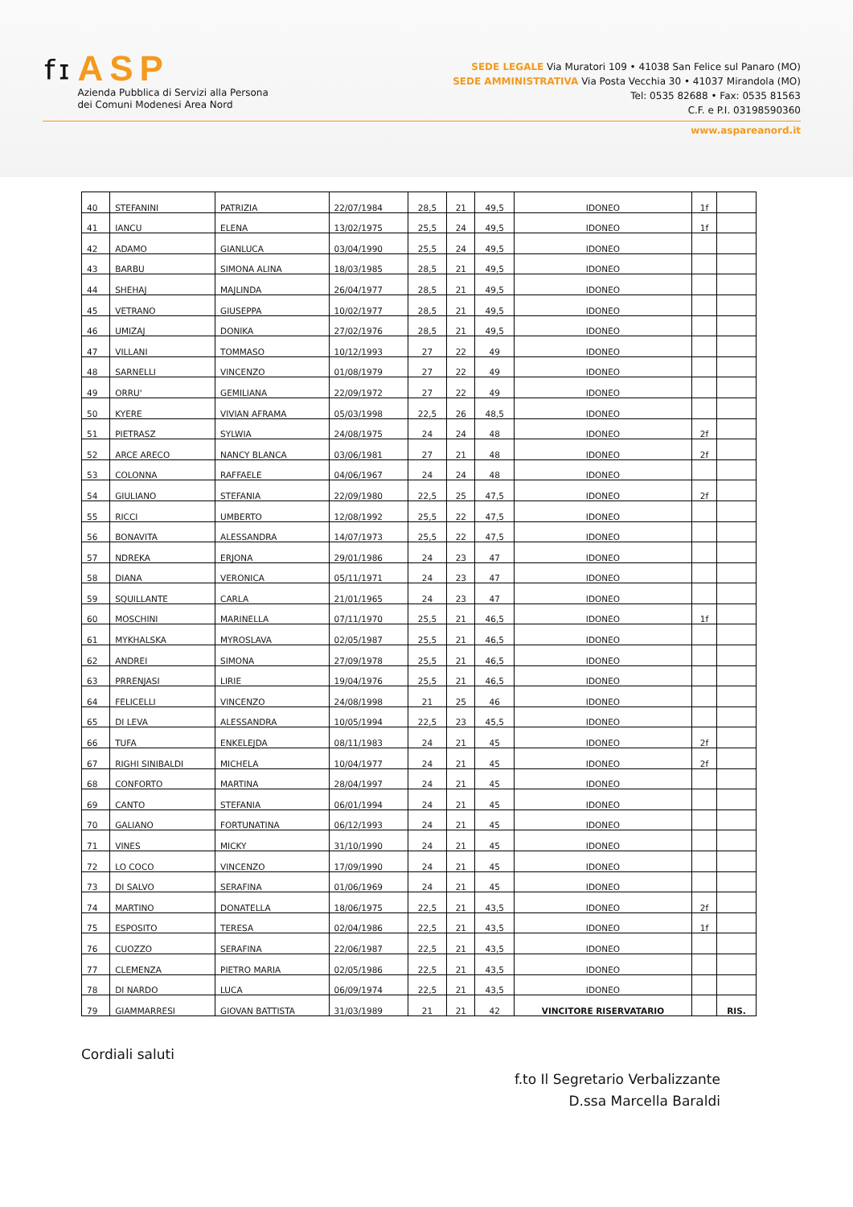ᶠᶦ
ASP
Azienda Pubblica di Servizi alla Persona
dei Comuni Modenesi Area Nord
SEDE LEGALE Via Muratori 109 • 41038 San Felice sul Panaro (MO)
SEDE AMMINISTRATIVA Via Posta Vecchia 30 • 41037 Mirandola (MO)
Tel: 0535 82688 • Fax: 0535 81563
C.F. e P.I. 03198590360
www.aspareanord.it
| 40 | STEFANINI | PATRIZIA | 22/07/1984 | 28,5 | 21 | 49,5 | IDONEO | 1f | |
| 41 | IANCU | ELENA | 13/02/1975 | 25,5 | 24 | 49,5 | IDONEO | 1f | |
| 42 | ADAMO | GIANLUCA | 03/04/1990 | 25,5 | 24 | 49,5 | IDONEO | | |
| 43 | BARBU | SIMONA ALINA | 18/03/1985 | 28,5 | 21 | 49,5 | IDONEO | | |
| 44 | SHEHAJ | MAJLINDA | 26/04/1977 | 28,5 | 21 | 49,5 | IDONEO | | |
| 45 | VETRANO | GIUSEPPA | 10/02/1977 | 28,5 | 21 | 49,5 | IDONEO | | |
| 46 | UMIZAJ | DONIKA | 27/02/1976 | 28,5 | 21 | 49,5 | IDONEO | | |
| 47 | VILLANI | TOMMASO | 10/12/1993 | 27 | 22 | 49 | IDONEO | | |
| 48 | SARNELLI | VINCENZO | 01/08/1979 | 27 | 22 | 49 | IDONEO | | |
| 49 | ORRU' | GEMILIANA | 22/09/1972 | 27 | 22 | 49 | IDONEO | | |
| 50 | KYERE | VIVIAN AFRAMA | 05/03/1998 | 22,5 | 26 | 48,5 | IDONEO | | |
| 51 | PIETRASZ | SYLWIA | 24/08/1975 | 24 | 24 | 48 | IDONEO | 2f | |
| 52 | ARCE ARECO | NANCY BLANCA | 03/06/1981 | 27 | 21 | 48 | IDONEO | 2f | |
| 53 | COLONNA | RAFFAELE | 04/06/1967 | 24 | 24 | 48 | IDONEO | | |
| 54 | GIULIANO | STEFANIA | 22/09/1980 | 22,5 | 25 | 47,5 | IDONEO | 2f | |
| 55 | RICCI | UMBERTO | 12/08/1992 | 25,5 | 22 | 47,5 | IDONEO | | |
| 56 | BONAVITA | ALESSANDRA | 14/07/1973 | 25,5 | 22 | 47,5 | IDONEO | | |
| 57 | NDREKA | ERJONA | 29/01/1986 | 24 | 23 | 47 | IDONEO | | |
| 58 | DIANA | VERONICA | 05/11/1971 | 24 | 23 | 47 | IDONEO | | |
| 59 | SQUILLANTE | CARLA | 21/01/1965 | 24 | 23 | 47 | IDONEO | | |
| 60 | MOSCHINI | MARINELLA | 07/11/1970 | 25,5 | 21 | 46,5 | IDONEO | 1f | |
| 61 | MYKHALSKA | MYROSLAVA | 02/05/1987 | 25,5 | 21 | 46,5 | IDONEO | | |
| 62 | ANDREI | SIMONA | 27/09/1978 | 25,5 | 21 | 46,5 | IDONEO | | |
| 63 | PRRENJASI | LIRIE | 19/04/1976 | 25,5 | 21 | 46,5 | IDONEO | | |
| 64 | FELICELLI | VINCENZO | 24/08/1998 | 21 | 25 | 46 | IDONEO | | |
| 65 | DI LEVA | ALESSANDRA | 10/05/1994 | 22,5 | 23 | 45,5 | IDONEO | | |
| 66 | TUFA | ENKELEJDA | 08/11/1983 | 24 | 21 | 45 | IDONEO | 2f | |
| 67 | RIGHI SINIBALDI | MICHELA | 10/04/1977 | 24 | 21 | 45 | IDONEO | 2f | |
| 68 | CONFORTO | MARTINA | 28/04/1997 | 24 | 21 | 45 | IDONEO | | |
| 69 | CANTO | STEFANIA | 06/01/1994 | 24 | 21 | 45 | IDONEO | | |
| 70 | GALIANO | FORTUNATINA | 06/12/1993 | 24 | 21 | 45 | IDONEO | | |
| 71 | VINES | MICKY | 31/10/1990 | 24 | 21 | 45 | IDONEO | | |
| 72 | LO COCO | VINCENZO | 17/09/1990 | 24 | 21 | 45 | IDONEO | | |
| 73 | DI SALVO | SERAFINA | 01/06/1969 | 24 | 21 | 45 | IDONEO | | |
| 74 | MARTINO | DONATELLA | 18/06/1975 | 22,5 | 21 | 43,5 | IDONEO | 2f | |
| 75 | ESPOSITO | TERESA | 02/04/1986 | 22,5 | 21 | 43,5 | IDONEO | 1f | |
| 76 | CUOZZO | SERAFINA | 22/06/1987 | 22,5 | 21 | 43,5 | IDONEO | | |
| 77 | CLEMENZA | PIETRO MARIA | 02/05/1986 | 22,5 | 21 | 43,5 | IDONEO | | |
| 78 | DI NARDO | LUCA | 06/09/1974 | 22,5 | 21 | 43,5 | IDONEO | | |
| 79 | GIAMMARRESI | GIOVAN BATTISTA | 31/03/1989 | 21 | 21 | 42 | VINCITORE RISERVATARIO | | RIS. |
Cordiali saluti
f.to Il Segretario Verbalizzante
D.ssa Marcella Baraldi